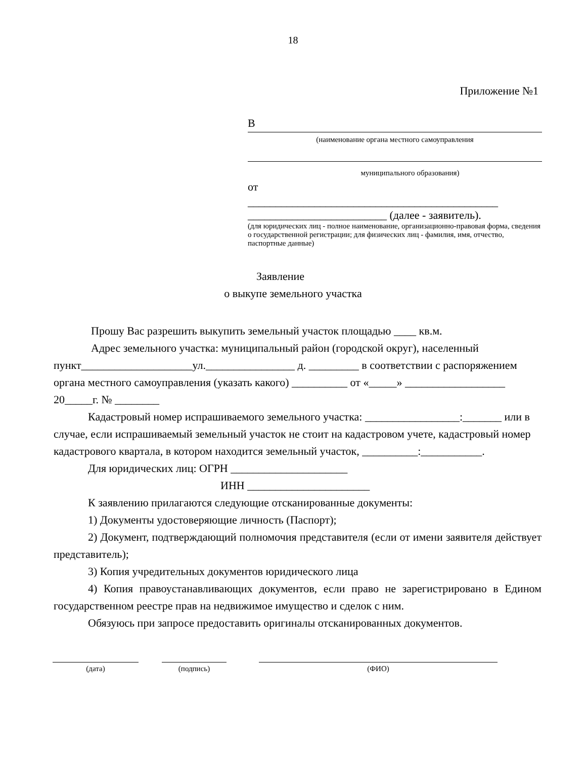18
Приложение №1
В
(наименование органа местного самоуправления
муниципального образования)
от
_____________________________________________
_________________________ (далее - заявитель).
(для юридических лиц - полное наименование, организационно-правовая форма, сведения о государственной регистрации; для физических лиц - фамилия, имя, отчество, паспортные данные)
Заявление
о выкупе земельного участка
Прошу Вас разрешить выкупить земельный участок площадью ____ кв.м.
Адрес земельного участка: муниципальный район (городской округ), населенный пункт____________________ул.________________ д. _________ в соответствии с распоряжением органа местного самоуправления (указать какого) __________ от «_____» __________________ 20_____г. № ________
Кадастровый номер испрашиваемого земельного участка: _________________:_______ или в случае, если испрашиваемый земельный участок не стоит на кадастровом учете, кадастровый номер кадастрового квартала, в котором находится земельный участок, __________:___________.
Для юридических лиц: ОГРН _____________________
ИНН ______________________
К заявлению прилагаются следующие отсканированные документы:
1) Документы удостоверяющие личность (Паспорт);
2) Документ, подтверждающий полномочия представителя (если от имени заявителя действует представитель);
3) Копия учредительных документов юридического лица
4) Копия правоустанавливающих документов, если право не зарегистрировано в Едином государственном реестре прав на недвижимое имущество и сделок с ним.
Обязуюсь при запросе предоставить оригиналы отсканированных документов.
(дата) (подпись) (ФИО)